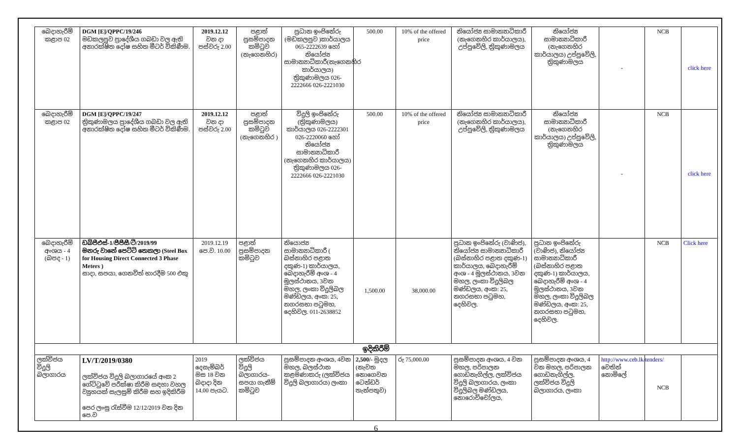| බෙදාහැරීම් කළාප 02 | DGM [E]/QPPC/19/246 මඩකලපුව ප්‍රාදේශීය ගබඩා වල ඇති අනාරක්ෂිත දෝෂ සහිත මීටර් විකිණීම. | 2019.12.12 වන දා පස්වරු 2.00 | පළාත් ප්‍රසම්පාදන කමිටුව (නැගෙනහිර) | ප්‍රධාන ඉංජිනේරු (මඩකලපුව )කාර්යාලය 065-2222639 හෝ නියෝජ්‍ය සාමාන්‍යාධිකාරී(නැගෙනහිර කාර්යාලය) ත්‍රිකුණාමලය 026-2222666 026-2221030 | 500.00 | 10% of the offered price | නියෝජ්‍ය සාමාන්‍යාධිකාරී (නැගෙනහිර කාර්යාලය), උප්පුවේලි, ත්‍රිකුණාමලය | නියෝජ්‍ය සාමාන්‍යාධිකාරී (නැගෙනහිර කාර්යාලය) උප්පුවේලි, ත්‍රිකුණාමලය | - | NCB | click here |
| බෙදාහැරීම් කළාප 02 | DGM [E]/QPPC/19/247 ත්‍රිකුණාමලය ප්‍රාදේශීය ගබඩා වල ඇති අනාරක්ෂිත දෝෂ සහිත මීටර් විකිණීම. | 2019.12.12 වන දා පස්වරු 2.00 | පළාත් ප්‍රසම්පාදන කමිටුව (නැගෙනහිර ) | විදුලි ඉංජිනේරු (ත්‍රිකුණාමලය) කාර්යාලය 026-2222301 026-2220060 හෝ නියෝජ්‍ය සාමාන්‍යාධිකාරී (නැගෙනහිර කාර්යාලය) ත්‍රිකුණාමලය 026-2222666 026-2221030 | 500.00 | 10% of the offered price | නියෝජ්‍ය සාමාන්‍යාධිකාරී (නැගෙනහිර කාර්යාලය), උප්පුවේලි, ත්‍රිකුණාමලය | නියෝජ්‍ය සාමාන්‍යාධිකාරී (නැගෙනහිර කාර්යාලය) උප්පුවේලි, ත්‍රිකුණාමලය | - | NCB | click here |
| බෙදාහැරීම් අංශය - 4 (බපද - 1) | ඩබ්පීඑස්-1/පීපීසී/ටී/2019/99 මනරු වානේ පෙට්ටි තෙකලා (Steel Box for Housing Direct Connected 3 Phase Meters ) සාදා, සපයා, ගෙනවිත් භාරදීම 500 එකු | 2019.12.19 පෙ.ව. 10.00 | පළාත් ප්‍රසම්පාදන කමිටුව | නියොජ්‍ය සාමාන්‍යාධිකාරී ( බස්නාහිර පළාත දකුණ-1) කාර්යාලය, බෙදාහැරීම් අංශ - 4 මූලස්ථානය, 3වන මහල, ලංකා විදුලිබල මණ්ඩලය, අංක: 25, නගරසභා පටුමහ, දෙහිවල. 011-2638852 | 1,500.00 | 38,000.00 | ප්‍රධාන ඉංජිනේරු (වාණිජ), නියෝජ්‍ය සාමාන්‍යාධිකාරී (බස්නාහිර පළාත දකුණ-1) කාර්යාලය, බෙදාහැරීම් අංශ - 4 මූලස්ථානය, 3වන මහල, ලංකා විදුලිබල මණ්ඩලය, අංක: 25, නගරසභා පටුමහ, දෙහිවල. | ප්‍රධාන ඉංජිනේරු (වාණිජ), නියෝජ්‍ය සාමාන්‍යාධිකාරී (බස්නාහිර පළාත දකුණ-1) කාර්යාලය, බෙදාහැරීම් අංශ - 4 මූලස්ථානය, 3වන මහල, ලංකා විදුලිබල මණ්ඩලය, අංක: 25, නගරසභා පටුමහ, දෙහිවල. | | NCB | Click here |
| ඉදිකිරීම් | | | | | | | | | | | |
| ලක්විජය විදුලි බලාගාරය | LV/T/2019/0380 ලක්විජය විදුලි බලාගාරයේ අංක 2 ගේට්ටුවේ පරීක්ෂා කිරීම සඳහා වහල ව්‍යුහයක් සැලසුම් කිරීම සහ ඉදිකිරීම පෙර ලංසු රැස්වීම 12/12/2019 වන දින පෙ.ව | 2019 දෙසැම්බර් මස 18 වන බදාදා දින 14.00 පැයට. | ලක්විජය විදුලි බලාගාරය- සපයා ගැනීම් කමිටුව | ප්‍රසම්පාදන අංශය, 4වන මහල, බලස්ථාන කළමණාකරු (ලක්විජය විදුලි බලාගාරය) ලංකා | 2,500/- මුදල (නැවත නොගෙවන ටෙන්ඩර් තැන්පතුව) | රු 75,000.00 | ප්‍රසම්පාදන අංශය, 4 වන මහල, පරිපාලන ගොඩනැගිල්ල, ලක්විජය විදුලි බලාගාරය, ලංකා විදුලිබල මණ්ඩලය, නොරොච්චෝලය, | ප්‍රසම්පාදන අංශය, 4 වන මහල, පරිපාලන ගොඩනැගිල්ල, ලක්විජය විදුලි බලාගාරය, ලංකා | http://www.ceb.lk/tenders/ වෙතින් නොමිලේ | NCB | |
6